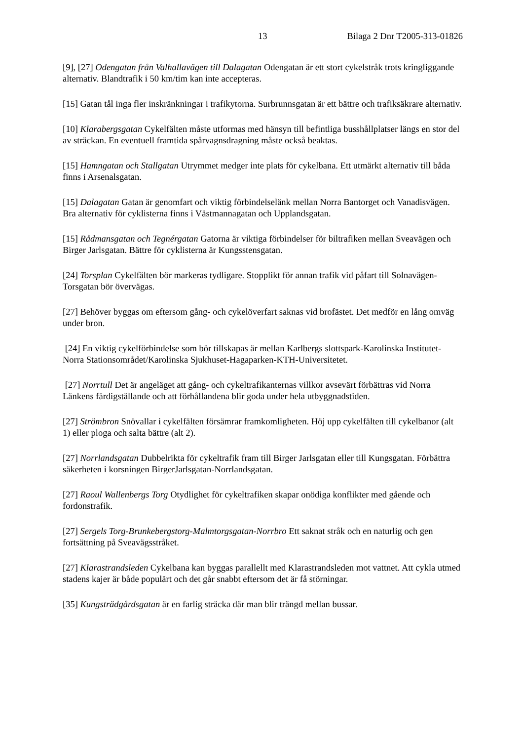13 Bilaga 2 Dnr T2005-313-01826
[9], [27] Odengatan från Valhallavägen till Dalagatan Odengatan är ett stort cykelstråk trots kringliggande alternativ. Blandtrafik i 50 km/tim kan inte accepteras.
[15] Gatan tål inga fler inskränkningar i trafikytorna. Surbrunnsgatan är ett bättre och trafiksäkrare alternativ.
[10] Klarabergsgatan Cykelfälten måste utformas med hänsyn till befintliga busshållplatser längs en stor del av sträckan. En eventuell framtida spårvagnsdragning måste också beaktas.
[15] Hamngatan och Stallgatan Utrymmet medger inte plats för cykelbana. Ett utmärkt alternativ till båda finns i Arsenalsgatan.
[15] Dalagatan Gatan är genomfart och viktig förbindelselänk mellan Norra Bantorget och Vanadisvägen. Bra alternativ för cyklisterna finns i Västmannagatan och Upplandsgatan.
[15] Rådmansgatan och Tegnérgatan Gatorna är viktiga förbindelser för biltrafiken mellan Sveavägen och Birger Jarlsgatan. Bättre för cyklisterna är Kungsstensgatan.
[24] Torsplan Cykelfälten bör markeras tydligare. Stopplikt för annan trafik vid påfart till Solnavägen-Torsgatan bör övervägas.
[27] Behöver byggas om eftersom gång- och cykelöverfart saknas vid brofästet. Det medför en lång omväg under bron.
[24] En viktig cykelförbindelse som bör tillskapas är mellan Karlbergs slottspark-Karolinska Institutet- Norra Stationsområdet/Karolinska Sjukhuset-Hagaparken-KTH-Universitetet.
[27] Norrtull Det är angeläget att gång- och cykeltrafikanternas villkor avsevärt förbättras vid Norra Länkens färdigställande och att förhållandena blir goda under hela utbyggnadstiden.
[27] Strömbron Snövallar i cykelfälten försämrar framkomligheten. Höj upp cykelfälten till cykelbanor (alt 1) eller ploga och salta bättre (alt 2).
[27] Norrlandsgatan Dubbelrikta för cykeltrafik fram till Birger Jarlsgatan eller till Kungsgatan. Förbättra säkerheten i korsningen BirgerJarlsgatan-Norrlandsgatan.
[27] Raoul Wallenbergs Torg Otydlighet för cykeltrafiken skapar onödiga konflikter med gående och fordonstrafik.
[27] Sergels Torg-Brunkebergstorg-Malmtorgsgatan-Norrbro Ett saknat stråk och en naturlig och gen fortsättning på Sveavägsstråket.
[27] Klarastrandsleden Cykelbana kan byggas parallellt med Klarastrandsleden mot vattnet. Att cykla utmed stadens kajer är både populärt och det går snabbt eftersom det är få störningar.
[35] Kungsträdgårdsgatan är en farlig sträcka där man blir trängd mellan bussar.